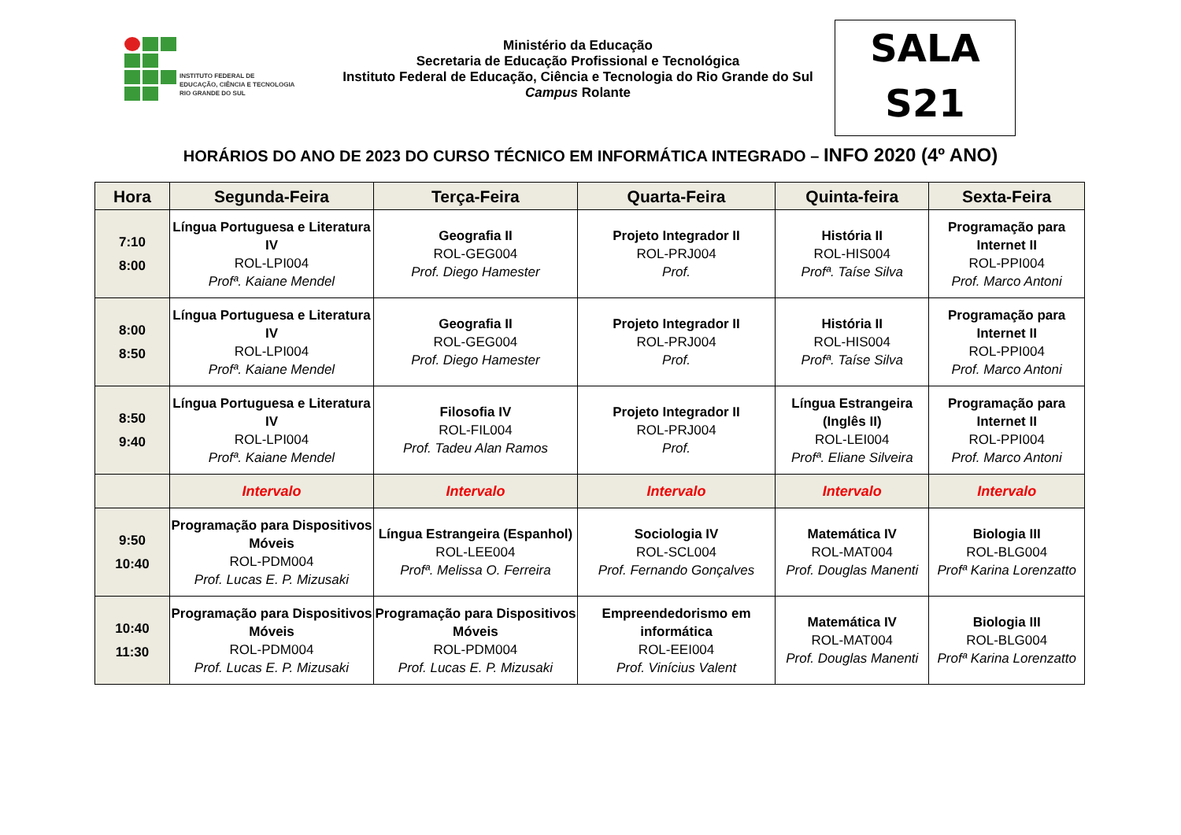INSTITUTO FEDERAL DE
EDUCAÇÃO, CIÊNCIA E TECNOLOGIA
RIO GRANDE DO SUL
Ministério da Educação
Secretaria de Educação Profissional e Tecnológica
Instituto Federal de Educação, Ciência e Tecnologia do Rio Grande do Sul
Campus Rolante
SALA
S21
HORÁRIOS DO ANO DE 2023 DO CURSO TÉCNICO EM INFORMÁTICA INTEGRADO – INFO 2020 (4º ANO)
| Hora | Segunda-Feira | Terça-Feira | Quarta-Feira | Quinta-feira | Sexta-Feira |
| --- | --- | --- | --- | --- | --- |
| 7:10 8:00 | Língua Portuguesa e Literatura IV ROL-LPI004 Profª. Kaiane Mendel | Geografia II ROL-GEG004 Prof. Diego Hamester | Projeto Integrador II ROL-PRJ004 Prof. | História II ROL-HIS004 Profª. Taíse Silva | Programação para Internet II ROL-PPI004 Prof. Marco Antoni |
| 8:00 8:50 | Língua Portuguesa e Literatura IV ROL-LPI004 Profª. Kaiane Mendel | Geografia II ROL-GEG004 Prof. Diego Hamester | Projeto Integrador II ROL-PRJ004 Prof. | História II ROL-HIS004 Profª. Taíse Silva | Programação para Internet II ROL-PPI004 Prof. Marco Antoni |
| 8:50 9:40 | Língua Portuguesa e Literatura IV ROL-LPI004 Profª. Kaiane Mendel | Filosofia IV ROL-FIL004 Prof. Tadeu Alan Ramos | Projeto Integrador II ROL-PRJ004 Prof. | Língua Estrangeira (Inglês II) ROL-LEI004 Profª. Eliane Silveira | Programação para Internet II ROL-PPI004 Prof. Marco Antoni |
| | Intervalo | Intervalo | Intervalo | Intervalo | Intervalo |
| 9:50 10:40 | Programação para Dispositivos Móveis ROL-PDM004 Prof. Lucas E. P. Mizusaki | Língua Estrangeira (Espanhol) ROL-LEE004 Profª. Melissa O. Ferreira | Sociologia IV ROL-SCL004 Prof. Fernando Gonçalves | Matemática IV ROL-MAT004 Prof. Douglas Manenti | Biologia III ROL-BLG004 Profª Karina Lorenzatto |
| 10:40 11:30 | Programação para Dispositivos Móveis ROL-PDM004 Prof. Lucas E. P. Mizusaki | Programação para Dispositivos Móveis ROL-PDM004 Prof. Lucas E. P. Mizusaki | Empreendedorismo em informática ROL-EEI004 Prof. Vinícius Valent | Matemática IV ROL-MAT004 Prof. Douglas Manenti | Biologia III ROL-BLG004 Profª Karina Lorenzatto |